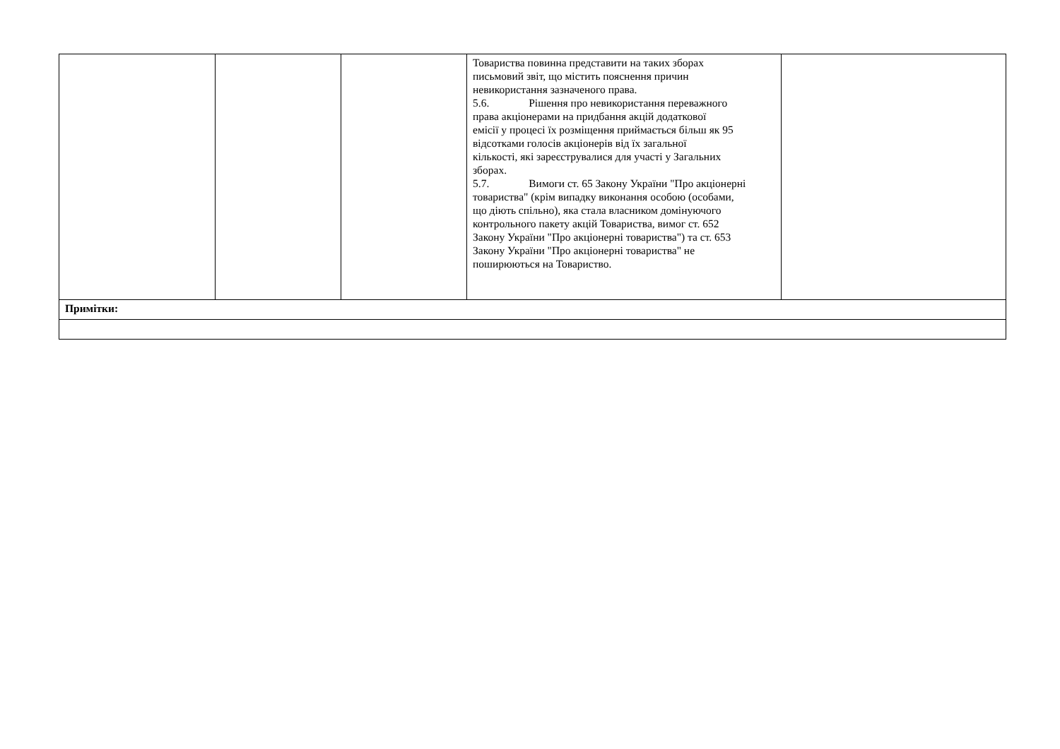| | | | Товариства повинна представити на таких зборах письмовий звіт, що містить пояснення причин невикористання зазначеного права. 5.6. Рішення про невикористання переважного права акціонерами на придбання акцій додаткової емісії у процесі їх розміщення приймається більш як 95 відсотками голосів акціонерів від їх загальної кількості, які зареєструвалися для участі у Загальних зборах. 5.7. Вимоги ст. 65 Закону України "Про акціонерні товариства" (крім випадку виконання особою (особами, що діють спільно), яка стала власником домінуючого контрольного пакету акцій Товариства, вимог ст. 652 Закону України "Про акціонерні товариства") та ст. 653 Закону України "Про акціонерні товариства" не поширюються на Товариство. | |
| Примітки: | | | | |